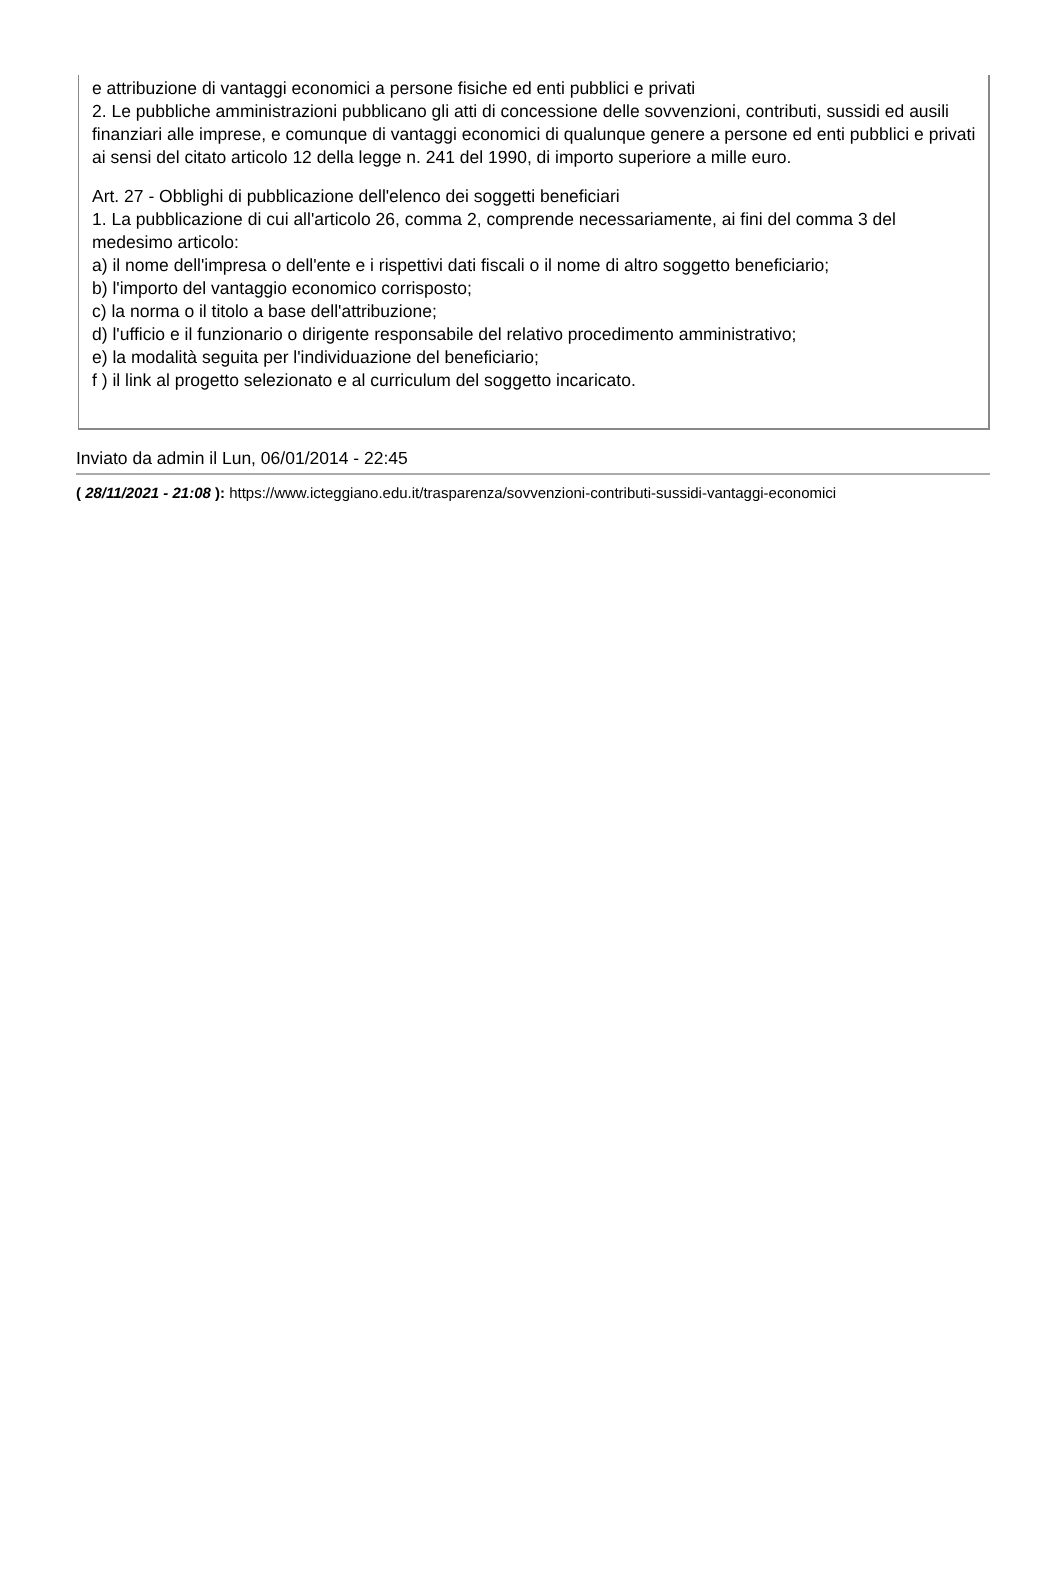e attribuzione di vantaggi economici a persone fisiche ed enti pubblici e privati
2. Le pubbliche amministrazioni pubblicano gli atti di concessione delle sovvenzioni, contributi, sussidi ed ausili finanziari alle imprese, e comunque di vantaggi economici di qualunque genere a persone ed enti pubblici e privati ai sensi del citato articolo 12 della legge n. 241 del 1990, di importo superiore a mille euro.
Art. 27 - Obblighi di pubblicazione dell'elenco dei soggetti beneficiari
1. La pubblicazione di cui all'articolo 26, comma 2, comprende necessariamente, ai fini del comma 3 del medesimo articolo:
a) il nome dell'impresa o dell'ente e i rispettivi dati fiscali o il nome di altro soggetto beneficiario;
b) l'importo del vantaggio economico corrisposto;
c) la norma o il titolo a base dell'attribuzione;
d) l'ufficio e il funzionario o dirigente responsabile del relativo procedimento amministrativo;
e) la modalità seguita per l'individuazione del beneficiario;
f ) il link al progetto selezionato e al curriculum del soggetto incaricato.
Inviato da admin il Lun, 06/01/2014 - 22:45
( 28/11/2021 - 21:08 ): https://www.icteggiano.edu.it/trasparenza/sovvenzioni-contributi-sussidi-vantaggi-economici